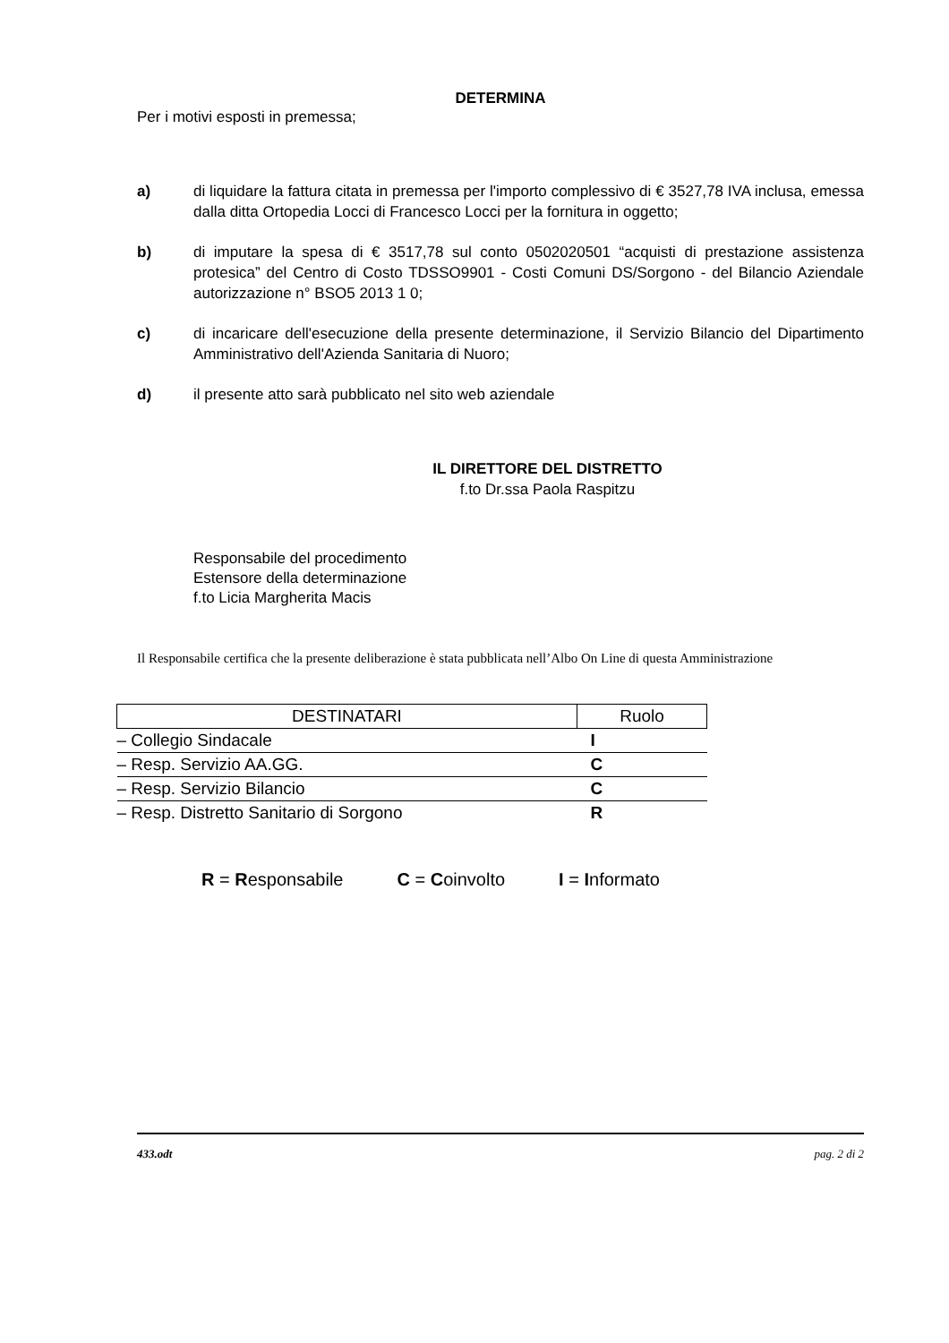DETERMINA
Per i motivi esposti in premessa;
a) di liquidare la fattura citata in premessa per l'importo complessivo di € 3527,78 IVA inclusa, emessa dalla ditta Ortopedia Locci di Francesco Locci per la fornitura in oggetto;
b) di imputare la spesa di € 3517,78 sul conto 0502020501 “acquisti di prestazione assistenza protesica” del Centro di Costo TDSSO9901 - Costi Comuni DS/Sorgono - del Bilancio Aziendale autorizzazione n° BSO5 2013 1 0;
c) di incaricare dell'esecuzione della presente determinazione, il Servizio Bilancio del Dipartimento Amministrativo dell'Azienda Sanitaria di Nuoro;
d) il presente atto sarà pubblicato nel sito web aziendale
IL DIRETTORE DEL DISTRETTO
f.to Dr.ssa Paola Raspitzu
Responsabile del procedimento
Estensore della determinazione
f.to Licia Margherita Macis
Il Responsabile certifica che la presente deliberazione è stata pubblicata nell’Albo On Line di questa Amministrazione
| DESTINATARI | Ruolo |
| --- | --- |
| – Collegio Sindacale | I |
| – Resp. Servizio AA.GG. | C |
| – Resp. Servizio Bilancio | C |
| – Resp. Distretto Sanitario di Sorgono | R |
R = Responsabile C = Coinvolto I = Informato
433.odt pag. 2 di 2